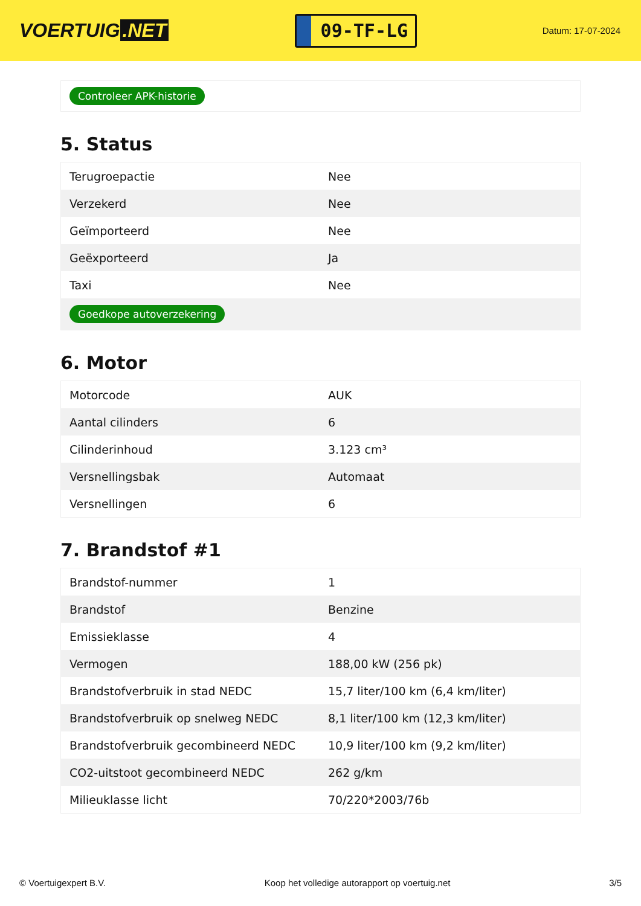VOERTUIG.NET
09-TF-LG
Datum: 17-07-2024
| Controleer APK-historie |
5. Status
| Terugroepactie | Nee |
| Verzekerd | Nee |
| Geïmporteerd | Nee |
| Geëxporteerd | Ja |
| Taxi | Nee |
| Goedkope autoverzekering | |
6. Motor
| Motorcode | AUK |
| Aantal cilinders | 6 |
| Cilinderinhoud | 3.123 cm³ |
| Versnellingsbak | Automaat |
| Versnellingen | 6 |
7. Brandstof #1
| Brandstof-nummer | 1 |
| Brandstof | Benzine |
| Emissieklasse | 4 |
| Vermogen | 188,00 kW (256 pk) |
| Brandstofverbruik in stad NEDC | 15,7 liter/100 km (6,4 km/liter) |
| Brandstofverbruik op snelweg NEDC | 8,1 liter/100 km (12,3 km/liter) |
| Brandstofverbruik gecombineerd NEDC | 10,9 liter/100 km (9,2 km/liter) |
| CO2-uitstoot gecombineerd NEDC | 262 g/km |
| Milieuklasse licht | 70/220*2003/76b |
© Voertuigexpert B.V. Koop het volledige autorapport op voertuig.net 3/5